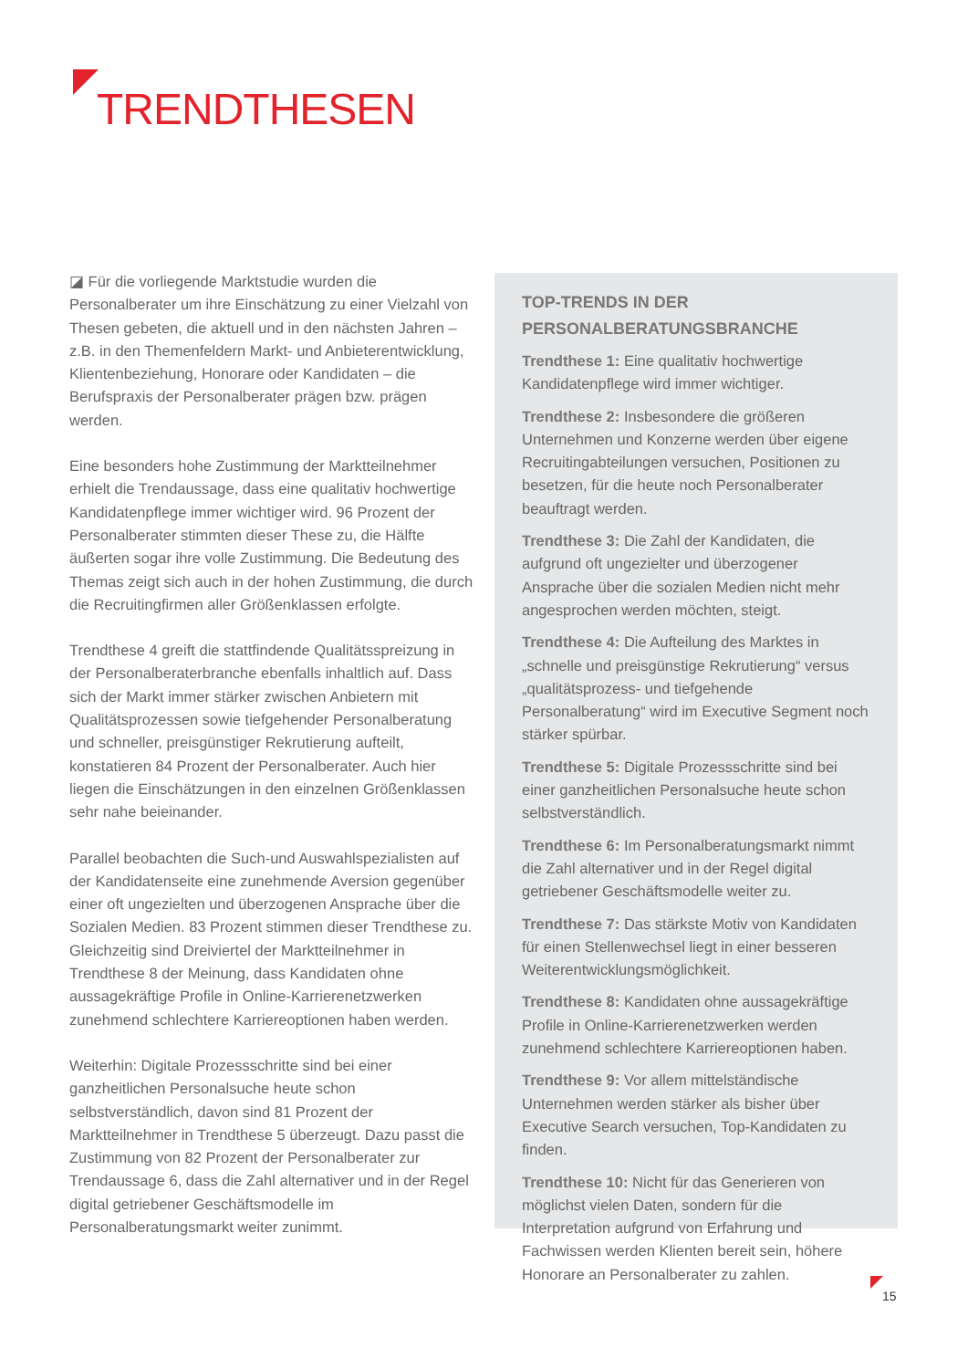TRENDTHESEN
◪ Für die vorliegende Marktstudie wurden die Personalberater um ihre Einschätzung zu einer Vielzahl von Thesen gebeten, die aktuell und in den nächsten Jahren – z.B. in den Themenfeldern Markt- und Anbieterentwicklung, Klientenbeziehung, Honorare oder Kandidaten – die Berufspraxis der Personalberater prägen bzw. prägen werden.
Eine besonders hohe Zustimmung der Marktteilnehmer erhielt die Trendaussage, dass eine qualitativ hochwertige Kandidatenpflege immer wichtiger wird. 96 Prozent der Personalberater stimmten dieser These zu, die Hälfte äußerten sogar ihre volle Zustimmung. Die Bedeutung des Themas zeigt sich auch in der hohen Zustimmung, die durch die Recruitingfirmen aller Größenklassen erfolgte.
Trendthese 4 greift die stattfindende Qualitätsspreizung in der Personalberaterbranche ebenfalls inhaltlich auf. Dass sich der Markt immer stärker zwischen Anbietern mit Qualitätsprozessen sowie tiefgehender Personalberatung und schneller, preisgünstiger Rekrutierung aufteilt, konstatieren 84 Prozent der Personalberater. Auch hier liegen die Einschätzungen in den einzelnen Größenklassen sehr nahe beieinander.
Parallel beobachten die Such-und Auswahlspezialisten auf der Kandidatenseite eine zunehmende Aversion gegenüber einer oft ungezielten und überzogenen Ansprache über die Sozialen Medien. 83 Prozent stimmen dieser Trendthese zu. Gleichzeitig sind Dreiviertel der Marktteilnehmer in Trendthese 8 der Meinung, dass Kandidaten ohne aussagekräftige Profile in Online-Karrierenetzwerken zunehmend schlechtere Karriereoptionen haben werden.
Weiterhin: Digitale Prozessschritte sind bei einer ganzheitlichen Personalsuche heute schon selbstverständlich, davon sind 81 Prozent der Marktteilnehmer in Trendthese 5 überzeugt. Dazu passt die Zustimmung von 82 Prozent der Personalberater zur Trendaussage 6, dass die Zahl alternativer und in der Regel digital getriebener Geschäftsmodelle im Personalberatungsmarkt weiter zunimmt.
TOP-TRENDS IN DER
PERSONALBERATUNGSBRANCHE
Trendthese 1: Eine qualitativ hochwertige Kandidatenpflege wird immer wichtiger.
Trendthese 2: Insbesondere die größeren Unternehmen und Konzerne werden über eigene Recruitingabteilungen versuchen, Positionen zu besetzen, für die heute noch Personalberater beauftragt werden.
Trendthese 3: Die Zahl der Kandidaten, die aufgrund oft ungezielter und überzogener Ansprache über die sozialen Medien nicht mehr angesprochen werden möchten, steigt.
Trendthese 4: Die Aufteilung des Marktes in „schnelle und preisgünstige Rekrutierung“ versus „qualitätsprozess- und tiefgehende Personalberatung“ wird im Executive Segment noch stärker spürbar.
Trendthese 5: Digitale Prozessschritte sind bei einer ganzheitlichen Personalsuche heute schon selbstverständlich.
Trendthese 6: Im Personalberatungsmarkt nimmt die Zahl alternativer und in der Regel digital getriebener Geschäftsmodelle weiter zu.
Trendthese 7: Das stärkste Motiv von Kandidaten für einen Stellenwechsel liegt in einer besseren Weiterentwicklungsmöglichkeit.
Trendthese 8: Kandidaten ohne aussagekräftige Profile in Online-Karrierenetzwerken werden zunehmend schlechtere Karriereoptionen haben.
Trendthese 9: Vor allem mittelständische Unternehmen werden stärker als bisher über Executive Search versuchen, Top-Kandidaten zu finden.
Trendthese 10: Nicht für das Generieren von möglichst vielen Daten, sondern für die Interpretation aufgrund von Erfahrung und Fachwissen werden Klienten bereit sein, höhere Honorare an Personalberater zu zahlen.
15